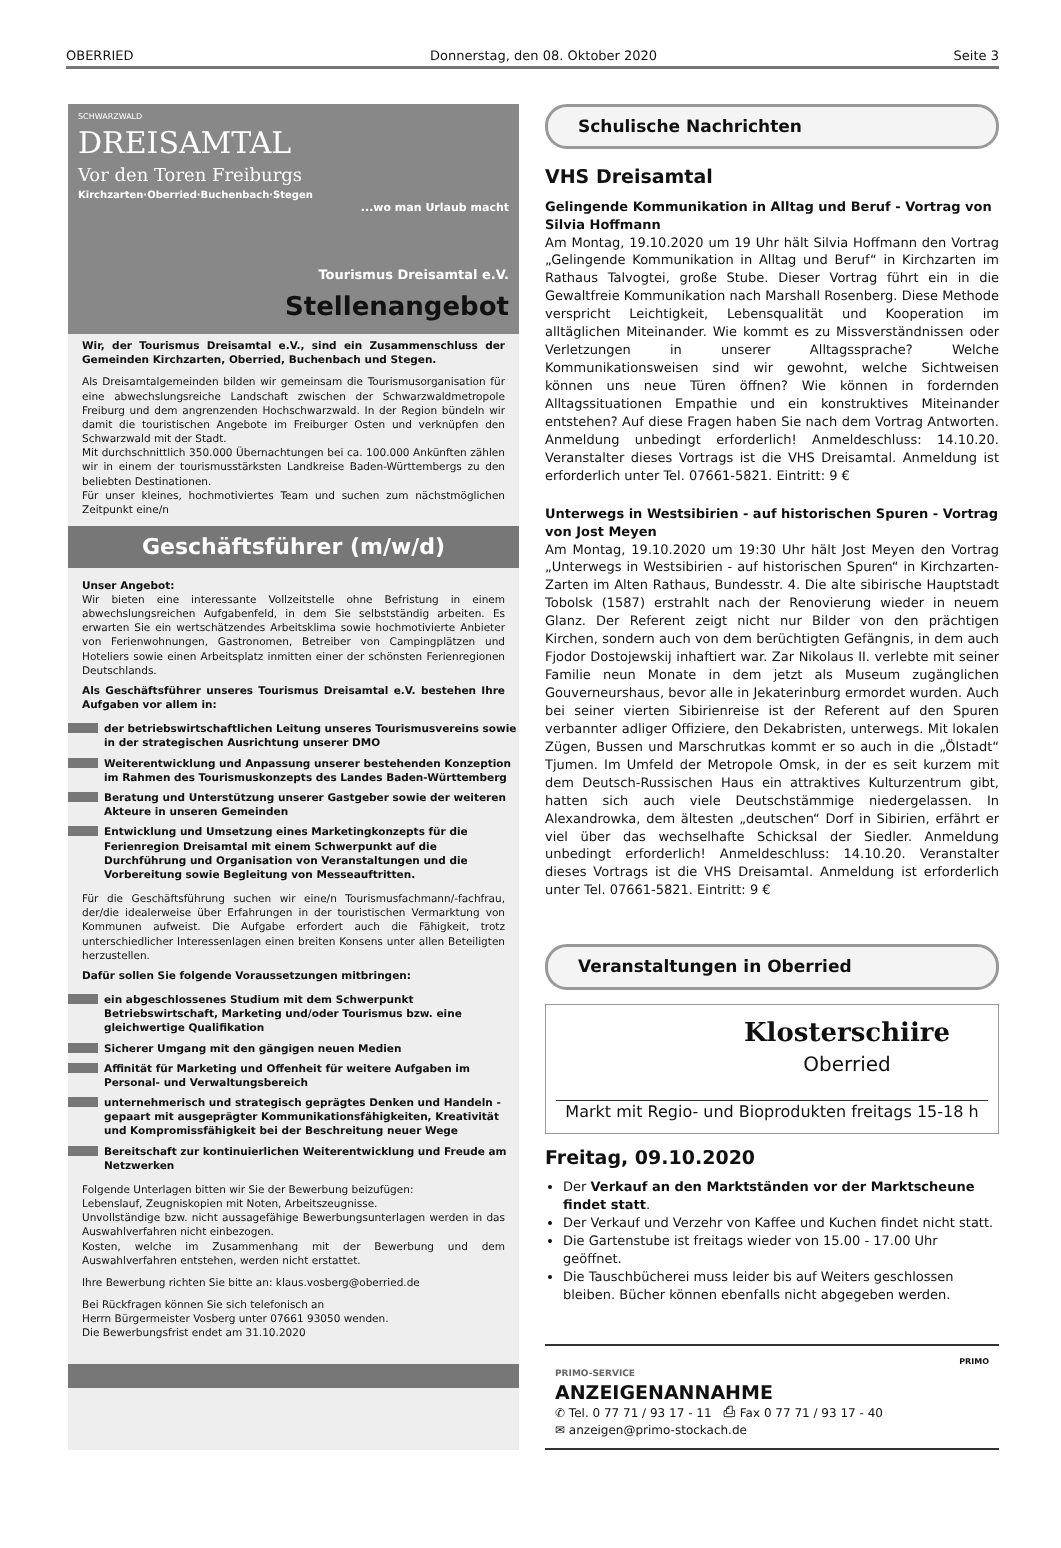OBERRIED Donnerstag, den 08. Oktober 2020 Seite 3
SCHWARZWALD
DREISAMTAL
Vor den Toren Freiburgs
Kirchzarten·Oberried·Buchenbach·Stegen
...wo man Urlaub macht
Tourismus Dreisamtal e.V.
Stellenangebot
Wir, der Tourismus Dreisamtal e.V., sind ein Zusammenschluss der Gemeinden Kirchzarten, Oberried, Buchenbach und Stegen.
Als Dreisamtalgemeinden bilden wir gemeinsam die Tourismusorganisation für eine abwechslungsreiche Landschaft zwischen der Schwarzwaldmetropole Freiburg und dem angrenzenden Hochschwarzwald. In der Region bündeln wir damit die touristischen Angebote im Freiburger Osten und verknüpfen den Schwarzwald mit der Stadt.
Mit durchschnittlich 350.000 Übernachtungen bei ca. 100.000 Ankünften zählen wir in einem der tourismusstärksten Landkreise Baden-Württembergs zu den beliebten Destinationen.
Für unser kleines, hochmotiviertes Team und suchen zum nächstmöglichen Zeitpunkt eine/n
Geschäftsführer (m/w/d)
Unser Angebot:
Wir bieten eine interessante Vollzeitstelle ohne Befristung in einem abwechslungsreichen Aufgabenfeld, in dem Sie selbstständig arbeiten. Es erwarten Sie ein wertschätzendes Arbeitsklima sowie hochmotivierte Anbieter von Ferienwohnungen, Gastronomen, Betreiber von Campingplätzen und Hoteliers sowie einen Arbeitsplatz inmitten einer der schönsten Ferienregionen Deutschlands.
Als Geschäftsführer unseres Tourismus Dreisamtal e.V. bestehen Ihre Aufgaben vor allem in:
der betriebswirtschaftlichen Leitung unseres Tourismusvereins sowie in der strategischen Ausrichtung unserer DMO
Weiterentwicklung und Anpassung unserer bestehenden Konzeption im Rahmen des Tourismuskonzepts des Landes Baden-Württemberg
Beratung und Unterstützung unserer Gastgeber sowie der weiteren Akteure in unseren Gemeinden
Entwicklung und Umsetzung eines Marketingkonzepts für die Ferienregion Dreisamtal mit einem Schwerpunkt auf die Durchführung und Organisation von Veranstaltungen und die Vorbereitung sowie Begleitung von Messeauftritten.
Für die Geschäftsführung suchen wir eine/n Tourismusfachmann/-fachfrau, der/die idealerweise über Erfahrungen in der touristischen Vermarktung von Kommunen aufweist. Die Aufgabe erfordert auch die Fähigkeit, trotz unterschiedlicher Interessenlagen einen breiten Konsens unter allen Beteiligten herzustellen.
Dafür sollen Sie folgende Voraussetzungen mitbringen:
ein abgeschlossenes Studium mit dem Schwerpunkt Betriebswirtschaft, Marketing und/oder Tourismus bzw. eine gleichwertige Qualifikation
Sicherer Umgang mit den gängigen neuen Medien
Affinität für Marketing und Offenheit für weitere Aufgaben im Personal- und Verwaltungsbereich
unternehmerisch und strategisch geprägtes Denken und Handeln - gepaart mit ausgeprägter Kommunikationsfähigkeiten, Kreativität und Kompromissfähigkeit bei der Beschreitung neuer Wege
Bereitschaft zur kontinuierlichen Weiterentwicklung und Freude am Netzwerken
Folgende Unterlagen bitten wir Sie der Bewerbung beizufügen:
Lebenslauf, Zeugniskopien mit Noten, Arbeitszeugnisse.
Unvollständige bzw. nicht aussagefähige Bewerbungsunterlagen werden in das Auswahlverfahren nicht einbezogen.
Kosten, welche im Zusammenhang mit der Bewerbung und dem Auswahlverfahren entstehen, werden nicht erstattet.
Ihre Bewerbung richten Sie bitte an: klaus.vosberg@oberried.de
Bei Rückfragen können Sie sich telefonisch an
Herrn Bürgermeister Vosberg unter 07661 93050 wenden.
Die Bewerbungsfrist endet am 31.10.2020
Schulische Nachrichten
VHS Dreisamtal
Gelingende Kommunikation in Alltag und Beruf - Vortrag von Silvia Hoffmann
Am Montag, 19.10.2020 um 19 Uhr hält Silvia Hoffmann den Vortrag „Gelingende Kommunikation in Alltag und Beruf“ in Kirchzarten im Rathaus Talvogtei, große Stube. Dieser Vortrag führt ein in die Gewaltfreie Kommunikation nach Marshall Rosenberg. Diese Methode verspricht Leichtigkeit, Lebensqualität und Kooperation im alltäglichen Miteinander. Wie kommt es zu Missverständnissen oder Verletzungen in unserer Alltagssprache? Welche Kommunikationsweisen sind wir gewohnt, welche Sichtweisen können uns neue Türen öffnen? Wie können in fordernden Alltagssituationen Empathie und ein konstruktives Miteinander entstehen? Auf diese Fragen haben Sie nach dem Vortrag Antworten. Anmeldung unbedingt erforderlich! Anmeldeschluss: 14.10.20. Veranstalter dieses Vortrags ist die VHS Dreisamtal. Anmeldung ist erforderlich unter Tel. 07661-5821. Eintritt: 9 €
Unterwegs in Westsibirien - auf historischen Spuren - Vortrag von Jost Meyen
Am Montag, 19.10.2020 um 19:30 Uhr hält Jost Meyen den Vortrag „Unterwegs in Westsibirien - auf historischen Spuren“ in Kirchzarten-Zarten im Alten Rathaus, Bundesstr. 4. Die alte sibirische Hauptstadt Tobolsk (1587) erstrahlt nach der Renovierung wieder in neuem Glanz. Der Referent zeigt nicht nur Bilder von den prächtigen Kirchen, sondern auch von dem berüchtigten Gefängnis, in dem auch Fjodor Dostojewskij inhaftiert war. Zar Nikolaus II. verlebte mit seiner Familie neun Monate in dem jetzt als Museum zugänglichen Gouverneurshaus, bevor alle in Jekaterinburg ermordet wurden. Auch bei seiner vierten Sibirienreise ist der Referent auf den Spuren verbannter adliger Offiziere, den Dekabristen, unterwegs. Mit lokalen Zügen, Bussen und Marschrutkas kommt er so auch in die „Ölstadt“ Tjumen. Im Umfeld der Metropole Omsk, in der es seit kurzem mit dem Deutsch-Russischen Haus ein attraktives Kulturzentrum gibt, hatten sich auch viele Deutschstämmige niedergelassen. In Alexandrowka, dem ältesten „deutschen“ Dorf in Sibirien, erfährt er viel über das wechselhafte Schicksal der Siedler. Anmeldung unbedingt erforderlich! Anmeldeschluss: 14.10.20. Veranstalter dieses Vortrags ist die VHS Dreisamtal. Anmeldung ist erforderlich unter Tel. 07661-5821. Eintritt: 9 €
Veranstaltungen in Oberried
Klosterschiire
Oberried
Markt mit Regio- und Bioprodukten freitags 15-18 h
Freitag, 09.10.2020
Der Verkauf an den Marktständen vor der Marktscheune findet statt.
Der Verkauf und Verzehr von Kaffee und Kuchen findet nicht statt.
Die Gartenstube ist freitags wieder von 15.00 - 17.00 Uhr geöffnet.
Die Tauschbücherei muss leider bis auf Weiters geschlossen bleiben. Bücher können ebenfalls nicht abgegeben werden.
PRIMO
PRIMO-SERVICE
ANZEIGENANNAHME
✆ Tel. 0 77 71 / 93 17 - 11 ⎙ Fax 0 77 71 / 93 17 - 40
✉ anzeigen@primo-stockach.de